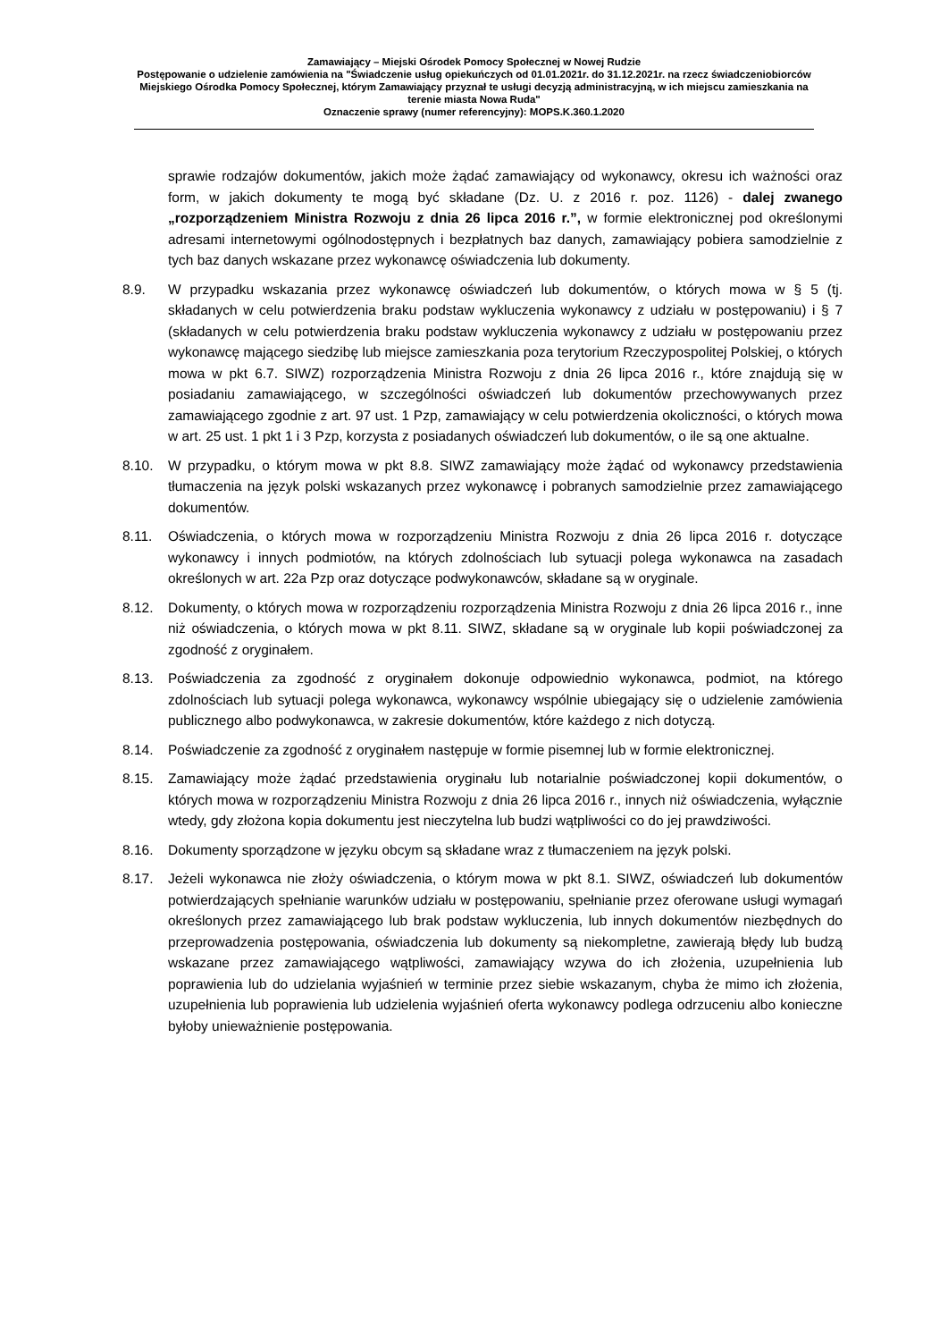Zamawiający – Miejski Ośrodek Pomocy Społecznej w Nowej Rudzie
Postępowanie o udzielenie zamówienia na "Świadczenie usług opiekuńczych od 01.01.2021r. do 31.12.2021r. na rzecz świadczeniobiorców Miejskiego Ośrodka Pomocy Społecznej, którym Zamawiający przyznał te usługi decyzją administracyjną, w ich miejscu zamieszkania na terenie miasta Nowa Ruda"
Oznaczenie sprawy (numer referencyjny): MOPS.K.360.1.2020
sprawie rodzajów dokumentów, jakich może żądać zamawiający od wykonawcy, okresu ich ważności oraz form, w jakich dokumenty te mogą być składane (Dz. U. z 2016 r. poz. 1126) - dalej zwanego „rozporządzeniem Ministra Rozwoju z dnia 26 lipca 2016 r.”, w formie elektronicznej pod określonymi adresami internetowymi ogólnodostępnych i bezpłatnych baz danych, zamawiający pobiera samodzielnie z tych baz danych wskazane przez wykonawcę oświadczenia lub dokumenty.
8.9. W przypadku wskazania przez wykonawcę oświadczeń lub dokumentów, o których mowa w § 5 (tj. składanych w celu potwierdzenia braku podstaw wykluczenia wykonawcy z udziału w postępowaniu) i § 7 (składanych w celu potwierdzenia braku podstaw wykluczenia wykonawcy z udziału w postępowaniu przez wykonawcę mającego siedzibę lub miejsce zamieszkania poza terytorium Rzeczypospolitej Polskiej, o których mowa w pkt 6.7. SIWZ) rozporządzenia Ministra Rozwoju z dnia 26 lipca 2016 r., które znajdują się w posiadaniu zamawiającego, w szczególności oświadczeń lub dokumentów przechowywanych przez zamawiającego zgodnie z art. 97 ust. 1 Pzp, zamawiający w celu potwierdzenia okoliczności, o których mowa w art. 25 ust. 1 pkt 1 i 3 Pzp, korzysta z posiadanych oświadczeń lub dokumentów, o ile są one aktualne.
8.10. W przypadku, o którym mowa w pkt 8.8. SIWZ zamawiający może żądać od wykonawcy przedstawienia tłumaczenia na język polski wskazanych przez wykonawcę i pobranych samodzielnie przez zamawiającego dokumentów.
8.11. Oświadczenia, o których mowa w rozporządzeniu Ministra Rozwoju z dnia 26 lipca 2016 r. dotyczące wykonawcy i innych podmiotów, na których zdolnościach lub sytuacji polega wykonawca na zasadach określonych w art. 22a Pzp oraz dotyczące podwykonawców, składane są w oryginale.
8.12. Dokumenty, o których mowa w rozporządzeniu rozporządzenia Ministra Rozwoju z dnia 26 lipca 2016 r., inne niż oświadczenia, o których mowa w pkt 8.11. SIWZ, składane są w oryginale lub kopii poświadczonej za zgodność z oryginałem.
8.13. Poświadczenia za zgodność z oryginałem dokonuje odpowiednio wykonawca, podmiot, na którego zdolnościach lub sytuacji polega wykonawca, wykonawcy wspólnie ubiegający się o udzielenie zamówienia publicznego albo podwykonawca, w zakresie dokumentów, które każdego z nich dotyczą.
8.14. Poświadczenie za zgodność z oryginałem następuje w formie pisemnej lub w formie elektronicznej.
8.15. Zamawiający może żądać przedstawienia oryginału lub notarialnie poświadczonej kopii dokumentów, o których mowa w rozporządzeniu Ministra Rozwoju z dnia 26 lipca 2016 r., innych niż oświadczenia, wyłącznie wtedy, gdy złożona kopia dokumentu jest nieczytelna lub budzi wątpliwości co do jej prawdziwości.
8.16. Dokumenty sporządzone w języku obcym są składane wraz z tłumaczeniem na język polski.
8.17. Jeżeli wykonawca nie złoży oświadczenia, o którym mowa w pkt 8.1. SIWZ, oświadczeń lub dokumentów potwierdzających spełnianie warunków udziału w postępowaniu, spełnianie przez oferowane usługi wymagań określonych przez zamawiającego lub brak podstaw wykluczenia, lub innych dokumentów niezbędnych do przeprowadzenia postępowania, oświadczenia lub dokumenty są niekompletne, zawierają błędy lub budzą wskazane przez zamawiającego wątpliwości, zamawiający wzywa do ich złożenia, uzupełnienia lub poprawienia lub do udzielania wyjaśnień w terminie przez siebie wskazanym, chyba że mimo ich złożenia, uzupełnienia lub poprawienia lub udzielenia wyjaśnień oferta wykonawcy podlega odrzuceniu albo konieczne byłoby unieważnienie postępowania.